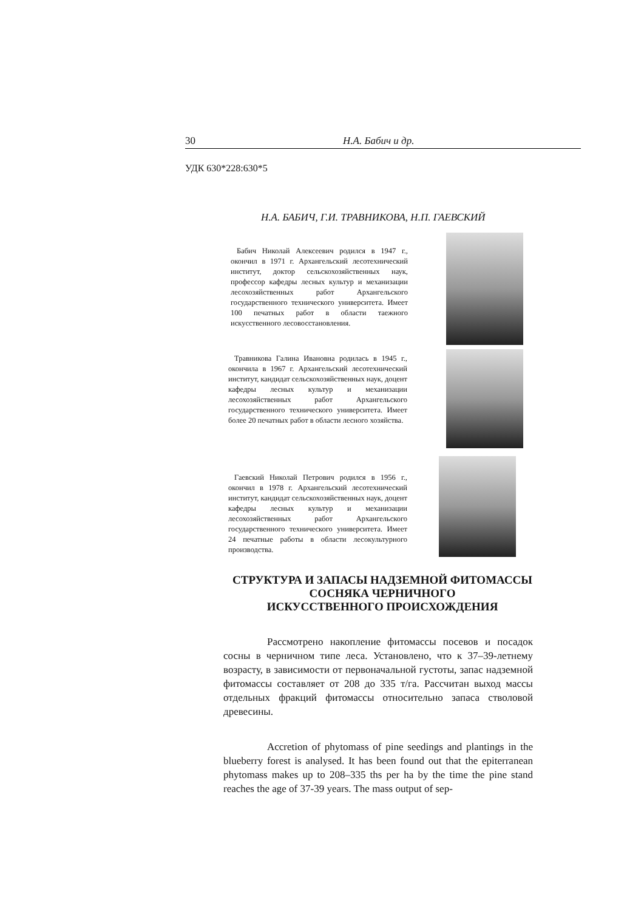30 Н.А. Бабич и др.
УДК 630*228:630*5
Н.А. БАБИЧ, Г.И. ТРАВНИКОВА, Н.П. ГАЕВСКИЙ
Бабич Николай Алексеевич родился в 1947 г., окончил в 1971 г. Архангельский лесотехнический институт, доктор сельскохозяйственных наук, профессор кафедры лесных культур и механизации лесохозяйственных работ Архангельского государственного технического университета. Имеет 100 печатных работ в области таежного искусственного лесовосстановления.
Травникова Галина Ивановна родилась в 1945 г., окончила в 1967 г. Архангельский лесотехнический институт, кандидат сельскохозяйственных наук, доцент кафедры лесных культур и механизации лесохозяйственных работ Архангельского государственного технического университета. Имеет более 20 печатных работ в области лесного хозяйства.
Гаевский Николай Петрович родился в 1956 г., окончил в 1978 г. Архангельский лесотехнический институт, кандидат сельскохозяйственных наук, доцент кафедры лесных культур и механизации лесохозяйственных работ Архангельского государственного технического университета. Имеет 24 печатные работы в области лесокультурного производства.
СТРУКТУРА И ЗАПАСЫ НАДЗЕМНОЙ ФИТОМАССЫ
СОСНЯКА ЧЕРНИЧНОГО
ИСКУССТВЕННОГО ПРОИСХОЖДЕНИЯ
Рассмотрено накопление фитомассы посевов и посадок сосны в черничном типе леса. Установлено, что к 37–39-летнему возрасту, в зависимости от первоначальной густоты, запас надземной фитомассы составляет от 208 до 335 т/га. Рассчитан выход массы отдельных фракций фитомассы относительно запаса стволовой древесины.
Accretion of phytomass of pine seedings and plantings in the blueberry forest is analysed. It has been found out that the epiterranean phytomass makes up to 208–335 ths per ha by the time the pine stand reaches the age of 37-39 years. The mass output of sep-